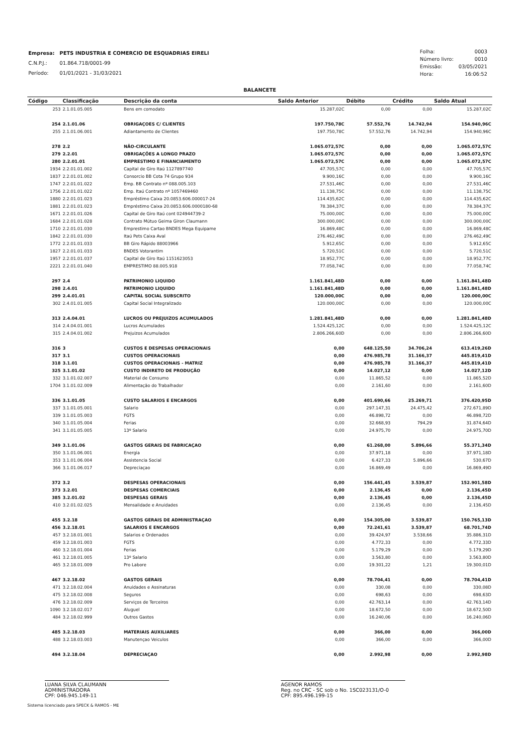| Empresa: | PETS INDUSTRIA E COMERCIO DE ESQUADRIAS EIRELI |
| C.N.P.J.: | 01.864.718/0001-99 |
| Período: | 01/01/2021 - 31/03/2021 |
| Folha: | 0003 |
| Número livro: | 0010 |
| Emissão: | 03/05/2021 |
| Hora: | 16:06:52 |
BALANCETE
| Código | Classificação | Descrição da conta | Saldo Anterior | Débito | Crédito | Saldo Atual |
| --- | --- | --- | --- | --- | --- | --- |
| 253 | 2.1.01.05.005 | Bens em comodato | 15.287,02C | 0,00 | 0,00 | 15.287,02C |
| 254 | 2.1.01.06 | OBRIGAÇOES C/ CLIENTES | 197.750,78C | 57.552,76 | 14.742,94 | 154.940,96C |
| 255 | 2.1.01.06.001 | Adiantamento de Clientes | 197.750,78C | 57.552,76 | 14.742,94 | 154.940,96C |
| 278 | 2.2 | NÃO-CIRCULANTE | 1.065.072,57C | 0,00 | 0,00 | 1.065.072,57C |
| 279 | 2.2.01 | OBRIGAÇÕES A LONGO PRAZO | 1.065.072,57C | 0,00 | 0,00 | 1.065.072,57C |
| 280 | 2.2.01.01 | EMPRESTIMO E FINANCIAMENTO | 1.065.072,57C | 0,00 | 0,00 | 1.065.072,57C |
| 1934 | 2.2.01.01.002 | Capital de Giro Itaú 1127897740 | 47.705,57C | 0,00 | 0,00 | 47.705,57C |
| 1837 | 2.2.01.01.002 | Consorcio BB Cota 74 Grupo 934 | 9.900,16C | 0,00 | 0,00 | 9.900,16C |
| 1747 | 2.2.01.01.022 | Emp. BB Contrato nº 088.005.103 | 27.531,46C | 0,00 | 0,00 | 27.531,46C |
| 1756 | 2.2.01.01.022 | Emp. Itaú Contrato nº 1057469460 | 11.138,75C | 0,00 | 0,00 | 11.138,75C |
| 1880 | 2.2.01.01.023 | Empréstimo Caixa 20.0853.606.000017-24 | 114.435,62C | 0,00 | 0,00 | 114.435,62C |
| 1881 | 2.2.01.01.023 | Empréstimo Caixa 20.0853.606.0000180-68 | 78.384,37C | 0,00 | 0,00 | 78.384,37C |
| 1671 | 2.2.01.01.026 | Capital de Giro Itaú cont 024944739-2 | 75.000,00C | 0,00 | 0,00 | 75.000,00C |
| 1684 | 2.2.01.01.028 | Contrato Mútuo Geima Giron Claumann | 300.000,00C | 0,00 | 0,00 | 300.000,00C |
| 1710 | 2.2.01.01.030 | Emprestimo Cartao BNDES Mega Equipame | 16.869,48C | 0,00 | 0,00 | 16.869,48C |
| 1842 | 2.2.01.01.030 | Itaú Pets Caixa Aval | 276.462,49C | 0,00 | 0,00 | 276.462,49C |
| 1772 | 2.2.01.01.033 | BB Giro Rápido 88003966 | 5.912,65C | 0,00 | 0,00 | 5.912,65C |
| 1827 | 2.2.01.01.033 | BNDES Votorantim | 5.720,51C | 0,00 | 0,00 | 5.720,51C |
| 1957 | 2.2.01.01.037 | Capital de Giro Itaú 1151623053 | 18.952,77C | 0,00 | 0,00 | 18.952,77C |
| 2221 | 2.2.01.01.040 | EMPRESTIMO 88.005.918 | 77.058,74C | 0,00 | 0,00 | 77.058,74C |
| 297 | 2.4 | PATRIMONIO LIQUIDO | 1.161.841,48D | 0,00 | 0,00 | 1.161.841,48D |
| 298 | 2.4.01 | PATRIMONIO LIQUIDO | 1.161.841,48D | 0,00 | 0,00 | 1.161.841,48D |
| 299 | 2.4.01.01 | CAPITAL SOCIAL SUBSCRITO | 120.000,00C | 0,00 | 0,00 | 120.000,00C |
| 302 | 2.4.01.01.005 | Capital Social Integralizado | 120.000,00C | 0,00 | 0,00 | 120.000,00C |
| 313 | 2.4.04.01 | LUCROS OU PREJUIZOS ACUMULADOS | 1.281.841,48D | 0,00 | 0,00 | 1.281.841,48D |
| 314 | 2.4.04.01.001 | Lucros Acumulados | 1.524.425,12C | 0,00 | 0,00 | 1.524.425,12C |
| 315 | 2.4.04.01.002 | Prejuizos Acumulados | 2.806.266,60D | 0,00 | 0,00 | 2.806.266,60D |
| 316 | 3 | CUSTOS E DESPESAS OPERACIONAIS | 0,00 | 648.125,50 | 34.706,24 | 613.419,26D |
| 317 | 3.1 | CUSTOS OPERACIONAIS | 0,00 | 476.985,78 | 31.166,37 | 445.819,41D |
| 318 | 3.1.01 | CUSTOS OPERACIONAIS - MATRIZ | 0,00 | 476.985,78 | 31.166,37 | 445.819,41D |
| 325 | 3.1.01.02 | CUSTO INDIRETO DE PRODUÇÃO | 0,00 | 14.027,12 | 0,00 | 14.027,12D |
| 332 | 3.1.01.02.007 | Material de Consumo | 0,00 | 11.865,52 | 0,00 | 11.865,52D |
| 1704 | 3.1.01.02.009 | Alimentação do Trabalhador | 0,00 | 2.161,60 | 0,00 | 2.161,60D |
| 336 | 3.1.01.05 | CUSTO SALARIOS E ENCARGOS | 0,00 | 401.690,66 | 25.269,71 | 376.420,95D |
| 337 | 3.1.01.05.001 | Salario | 0,00 | 297.147,31 | 24.475,42 | 272.671,89D |
| 339 | 3.1.01.05.003 | FGTS | 0,00 | 46.898,72 | 0,00 | 46.898,72D |
| 340 | 3.1.01.05.004 | Ferias | 0,00 | 32.668,93 | 794,29 | 31.874,64D |
| 341 | 3.1.01.05.005 | 13º Salario | 0,00 | 24.975,70 | 0,00 | 24.975,70D |
| 349 | 3.1.01.06 | GASTOS GERAIS DE FABRICAÇAO | 0,00 | 61.268,00 | 5.896,66 | 55.371,34D |
| 350 | 3.1.01.06.001 | Energia | 0,00 | 37.971,18 | 0,00 | 37.971,18D |
| 353 | 3.1.01.06.004 | Assistencia Social | 0,00 | 6.427,33 | 5.896,66 | 530,67D |
| 366 | 3.1.01.06.017 | Depreciaçao | 0,00 | 16.869,49 | 0,00 | 16.869,49D |
| 372 | 3.2 | DESPESAS OPERACIONAIS | 0,00 | 156.441,45 | 3.539,87 | 152.901,58D |
| 373 | 3.2.01 | DESPESAS COMERCIAIS | 0,00 | 2.136,45 | 0,00 | 2.136,45D |
| 385 | 3.2.01.02 | DESPESAS GERAIS | 0,00 | 2.136,45 | 0,00 | 2.136,45D |
| 410 | 3.2.01.02.025 | Mensalidade e Anuidades | 0,00 | 2.136,45 | 0,00 | 2.136,45D |
| 455 | 3.2.18 | GASTOS GERAIS DE ADMINISTRAÇAO | 0,00 | 154.305,00 | 3.539,87 | 150.765,13D |
| 456 | 3.2.18.01 | SALARIOS E ENCARGOS | 0,00 | 72.241,61 | 3.539,87 | 68.701,74D |
| 457 | 3.2.18.01.001 | Salarios e Ordenados | 0,00 | 39.424,97 | 3.538,66 | 35.886,31D |
| 459 | 3.2.18.01.003 | FGTS | 0,00 | 4.772,33 | 0,00 | 4.772,33D |
| 460 | 3.2.18.01.004 | Ferias | 0,00 | 5.179,29 | 0,00 | 5.179,29D |
| 461 | 3.2.18.01.005 | 13º Salario | 0,00 | 3.563,80 | 0,00 | 3.563,80D |
| 465 | 3.2.18.01.009 | Pro Labore | 0,00 | 19.301,22 | 1,21 | 19.300,01D |
| 467 | 3.2.18.02 | GASTOS GERAIS | 0,00 | 78.704,41 | 0,00 | 78.704,41D |
| 471 | 3.2.18.02.004 | Anuidades e Assinaturas | 0,00 | 330,08 | 0,00 | 330,08D |
| 475 | 3.2.18.02.008 | Seguros | 0,00 | 698,63 | 0,00 | 698,63D |
| 476 | 3.2.18.02.009 | Serviços de Terceiros | 0,00 | 42.763,14 | 0,00 | 42.763,14D |
| 1090 | 3.2.18.02.017 | Aluguel | 0,00 | 18.672,50 | 0,00 | 18.672,50D |
| 484 | 3.2.18.02.999 | Outros Gastos | 0,00 | 16.240,06 | 0,00 | 16.240,06D |
| 485 | 3.2.18.03 | MATERIAIS AUXILIARES | 0,00 | 366,00 | 0,00 | 366,00D |
| 488 | 3.2.18.03.003 | Manutençao Veiculos | 0,00 | 366,00 | 0,00 | 366,00D |
| 494 | 3.2.18.04 | DEPRECIAÇAO | 0,00 | 2.992,98 | 0,00 | 2.992,98D |
LUANA SILVA CLAUMANN
ADMINISTRADORA
CPF: 046.945.149-11
AGENOR RAMOS
Reg. no CRC - SC sob o No. 1SC023131/O-0
CPF: 895.496.199-15
Sistema licenciado para SPECK & RAMOS - ME